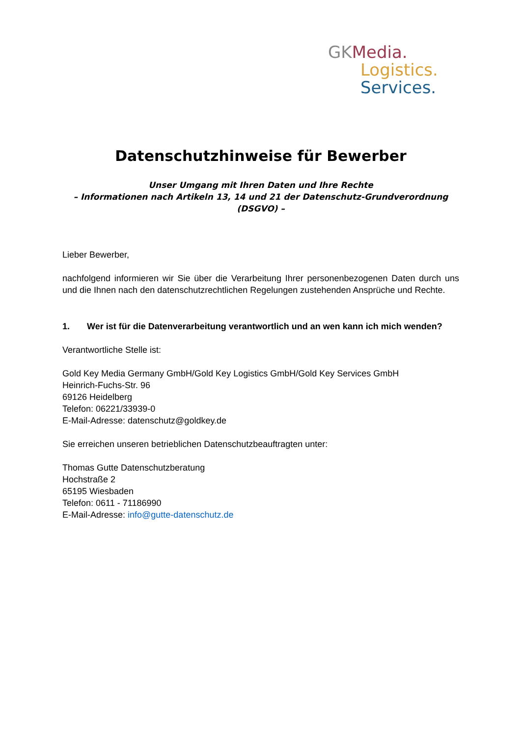GKMedia.
Logistics.
Services.
Datenschutzhinweise für Bewerber
Unser Umgang mit Ihren Daten und Ihre Rechte
– Informationen nach Artikeln 13, 14 und 21 der Datenschutz-Grundverordnung (DSGVO) –
Lieber Bewerber,
nachfolgend informieren wir Sie über die Verarbeitung Ihrer personenbezogenen Daten durch uns und die Ihnen nach den datenschutzrechtlichen Regelungen zustehenden Ansprüche und Rechte.
1. Wer ist für die Datenverarbeitung verantwortlich und an wen kann ich mich wenden?
Verantwortliche Stelle ist:
Gold Key Media Germany GmbH/Gold Key Logistics GmbH/Gold Key Services GmbH
Heinrich-Fuchs-Str. 96
69126 Heidelberg
Telefon: 06221/33939-0
E-Mail-Adresse: datenschutz@goldkey.de
Sie erreichen unseren betrieblichen Datenschutzbeauftragten unter:
Thomas Gutte Datenschutzberatung
Hochstraße 2
65195 Wiesbaden
Telefon: 0611 - 71186990
E-Mail-Adresse: info@gutte-datenschutz.de